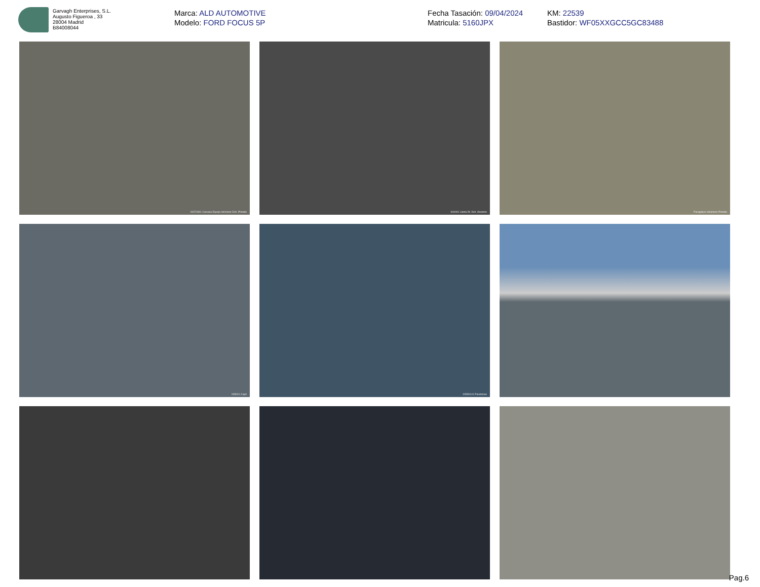Garvagh Enterprises, S.L.
Augusto Figueroa , 33
28004 Madrid
B84008044
Marca: ALD AUTOMOTIVE
Modelo: FORD FOCUS 5P
Fecha Tasación: 09/04/2024
Matricula: 5160JPX
KM: 22539
Bastidor: WF05XXGCC5GC83488
00370301 Carcasa Espejo retrovisor Dch. Pintado
004001 Llanta Dt. Dch. Aluminio
Paragolpes delantero Pintado
005001 Capó
00530101 Parabrisas
Pag.6